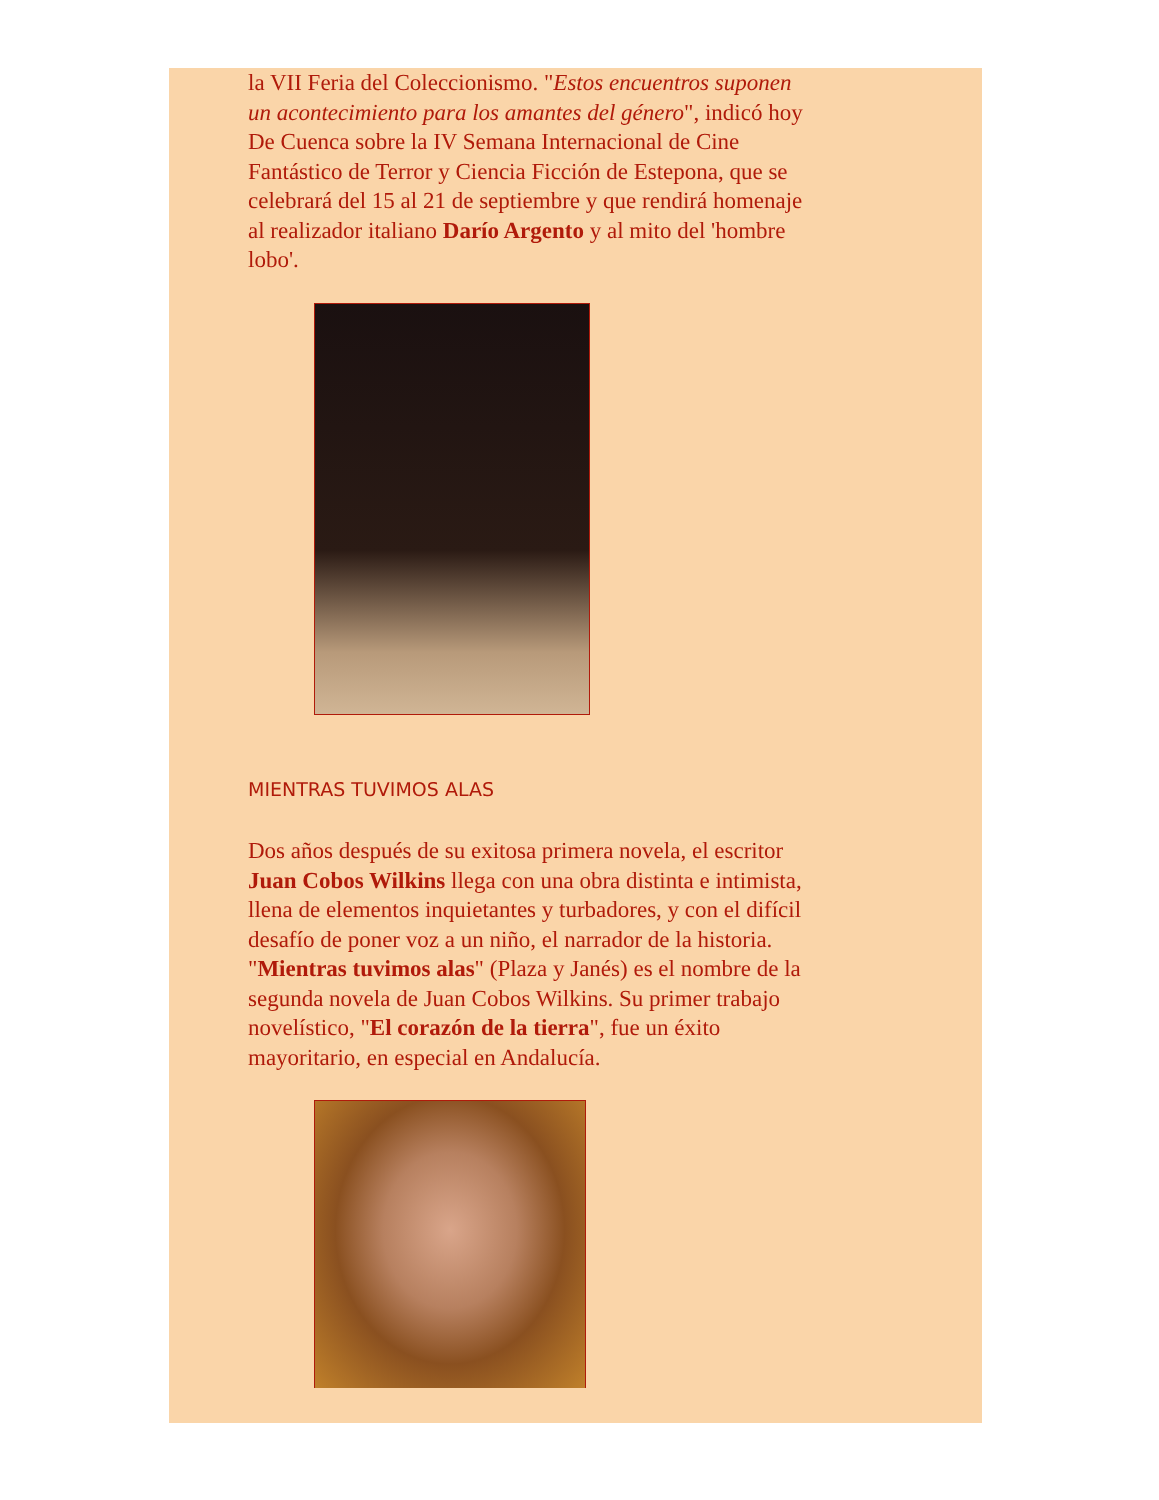la VII Feria del Coleccionismo. "Estos encuentros suponen un acontecimiento para los amantes del género", indicó hoy De Cuenca sobre la IV Semana Internacional de Cine Fantástico de Terror y Ciencia Ficción de Estepona, que se celebrará del 15 al 21 de septiembre y que rendirá homenaje al realizador italiano Darío Argento y al mito del 'hombre lobo'.
MIENTRAS TUVIMOS ALAS
Dos años después de su exitosa primera novela, el escritor Juan Cobos Wilkins llega con una obra distinta e intimista, llena de elementos inquietantes y turbadores, y con el difícil desafío de poner voz a un niño, el narrador de la historia. "Mientras tuvimos alas" (Plaza y Janés) es el nombre de la segunda novela de Juan Cobos Wilkins. Su primer trabajo novelístico, "El corazón de la tierra", fue un éxito mayoritario, en especial en Andalucía.